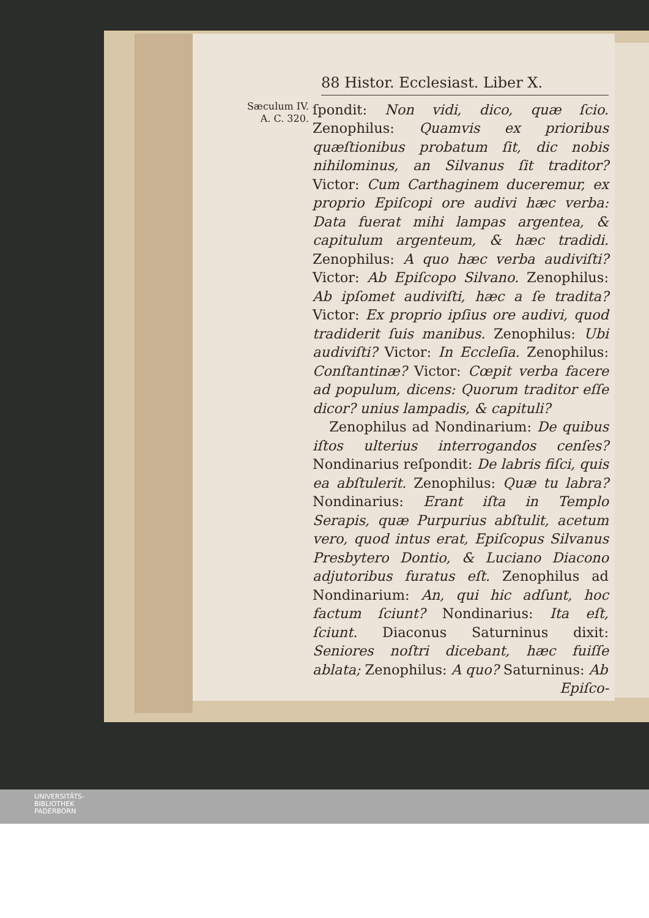88 Histor. Ecclesiast. Liber X.
Sæculum IV.
A. C. 320.
ſpondit: Non vidi, dico, quæ ſcio. Zenophilus: Quamvis ex prioribus quæſtionibus probatum ſit, dic nobis nihilominus, an Silvanus ſit traditor? Victor: Cum Carthaginem duceremur, ex proprio Epiſcopi ore audivi hæc verba: Data fuerat mihi lampas argentea, & capitulum argenteum, & hæc tradidi. Zenophilus: A quo hæc verba audiviſti? Victor: Ab Epiſcopo Silvano. Zenophilus: Ab ipſomet audiviſti, hæc a ſe tradita? Victor: Ex proprio ipſius ore audivi, quod tradiderit ſuis manibus. Zenophilus: Ubi audiviſti? Victor: In Eccleſia. Zenophilus: Conſtantinæ? Victor: Cœpit verba facere ad populum, dicens: Quorum traditor eſſe dicor? unius lampadis, & capituli?
Zenophilus ad Nondinarium: De quibus iſtos ulterius interrogandos cenſes? Nondinarius reſpondit: De labris fiſci, quis ea abſtulerit. Zenophilus: Quæ tu labra? Nondinarius: Erant iſta in Templo Serapis, quæ Purpurius abſtulit, acetum vero, quod intus erat, Epiſcopus Silvanus Presbytero Dontio, & Luciano Diacono adjutoribus furatus eſt. Zenophilus ad Nondinarium: An, qui hic adſunt, hoc factum ſciunt? Nondinarius: Ita eſt, ſciunt. Diaconus Saturninus dixit: Seniores noſtri dicebant, hæc fuiſſe ablata; Zenophilus: A quo? Saturninus: Ab
Epiſco-
UNIVERSITÄTS-
BIBLIOTHEK
PADERBORN